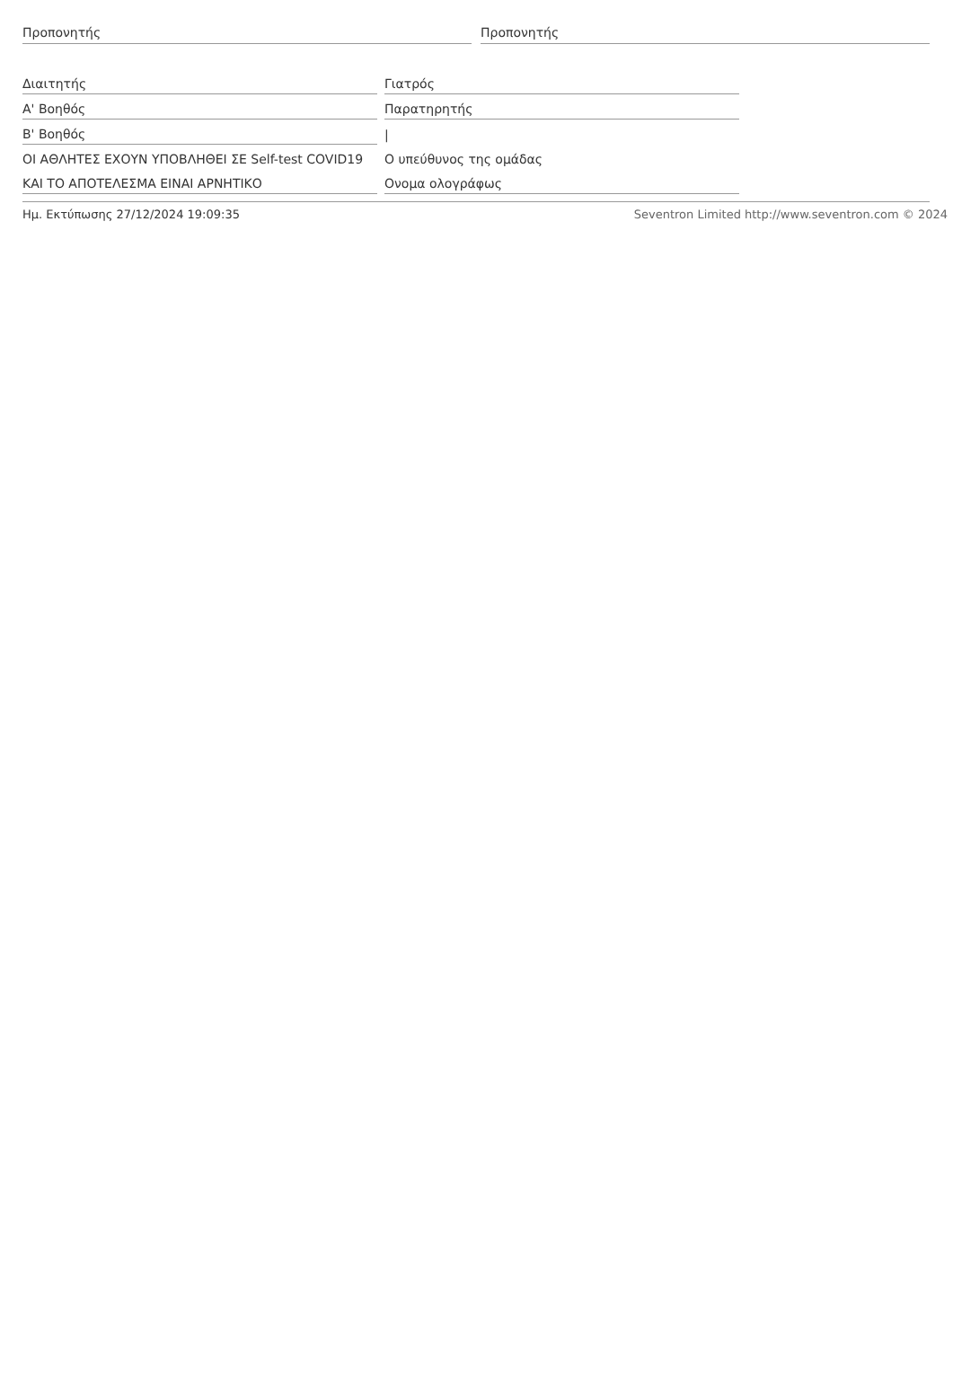Προπονητής Προπονητής
| Διαιτητής | Γιατρός |
| Α' Βοηθός | Παρατηρητής |
| Β' Βοηθός | / |
| ΟΙ ΑΘΛΗΤΕΣ ΕΧΟΥΝ ΥΠΟΒΛΗΘΕΙ ΣΕ Self-test COVID19 | Ο υπεύθυνος της ομάδας |
| ΚΑΙ ΤΟ ΑΠΟΤΕΛΕΣΜΑ ΕΙΝΑΙ ΑΡΝΗΤΙΚΟ | Ονομα ολογράφως |
Ημ. Εκτύπωσης 27/12/2024 19:09:35 Seventron Limited http://www.seventron.com © 2024